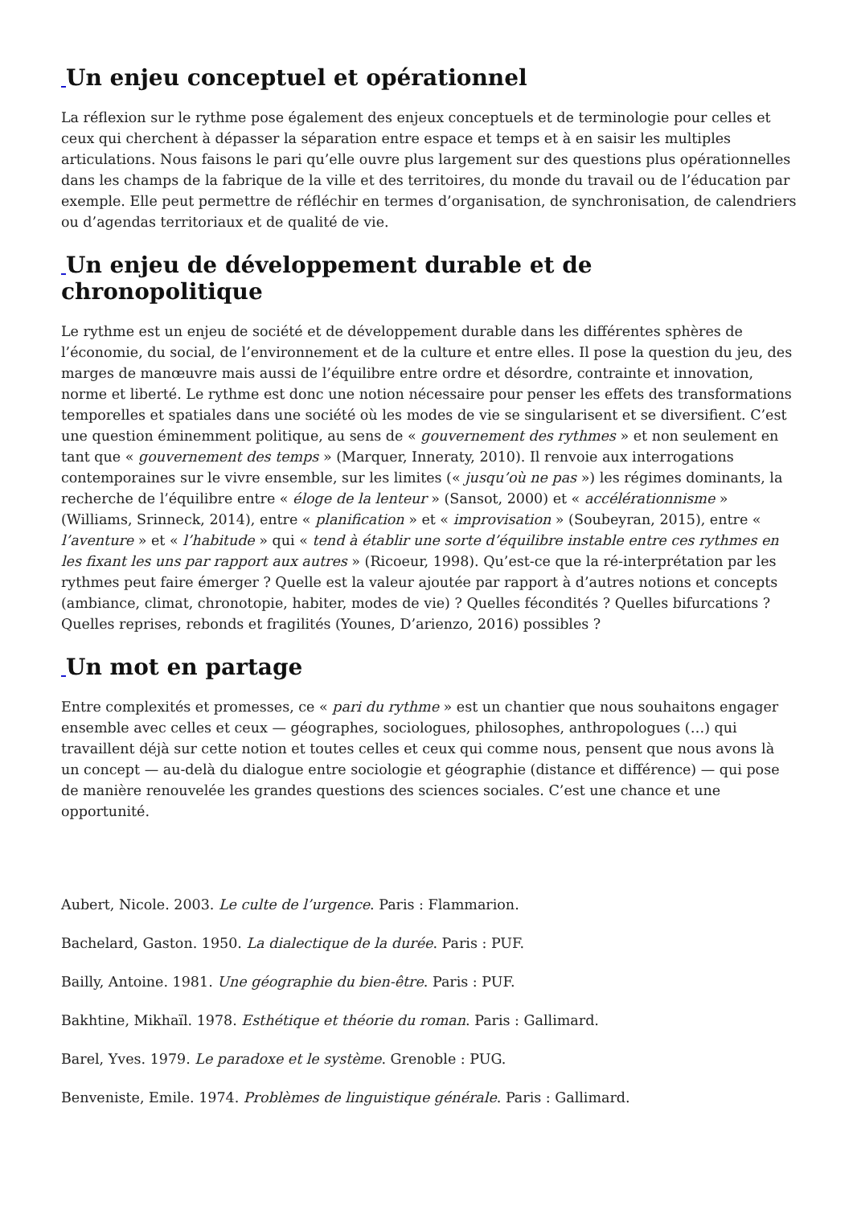_Un enjeu conceptuel et opérationnel
La réflexion sur le rythme pose également des enjeux conceptuels et de terminologie pour celles et ceux qui cherchent à dépasser la séparation entre espace et temps et à en saisir les multiples articulations. Nous faisons le pari qu’elle ouvre plus largement sur des questions plus opérationnelles dans les champs de la fabrique de la ville et des territoires, du monde du travail ou de l’éducation par exemple. Elle peut permettre de réfléchir en termes d’organisation, de synchronisation, de calendriers ou d’agendas territoriaux et de qualité de vie.
_Un enjeu de développement durable et de chronopolitique
Le rythme est un enjeu de société et de développement durable dans les différentes sphères de l’économie, du social, de l’environnement et de la culture et entre elles. Il pose la question du jeu, des marges de manœuvre mais aussi de l’équilibre entre ordre et désordre, contrainte et innovation, norme et liberté. Le rythme est donc une notion nécessaire pour penser les effets des transformations temporelles et spatiales dans une société où les modes de vie se singularisent et se diversifient. C’est une question éminemment politique, au sens de « gouvernement des rythmes » et non seulement en tant que « gouvernement des temps » (Marquer, Inneraty, 2010). Il renvoie aux interrogations contemporaines sur le vivre ensemble, sur les limites (« jusqu’où ne pas ») les régimes dominants, la recherche de l’équilibre entre « éloge de la lenteur » (Sansot, 2000) et « accélérationnisme » (Williams, Srinneck, 2014), entre « planification » et « improvisation » (Soubeyran, 2015), entre « l’aventure » et « l’habitude » qui « tend à établir une sorte d’équilibre instable entre ces rythmes en les fixant les uns par rapport aux autres » (Ricoeur, 1998). Qu’est-ce que la ré-interprétation par les rythmes peut faire émerger ? Quelle est la valeur ajoutée par rapport à d’autres notions et concepts (ambiance, climat, chronotopie, habiter, modes de vie) ? Quelles fécondités ? Quelles bifurcations ? Quelles reprises, rebonds et fragilités (Younes, D’arienzo, 2016) possibles ?
_Un mot en partage
Entre complexités et promesses, ce « pari du rythme » est un chantier que nous souhaitons engager ensemble avec celles et ceux — géographes, sociologues, philosophes, anthropologues (…) qui travaillent déjà sur cette notion et toutes celles et ceux qui comme nous, pensent que nous avons là un concept — au-delà du dialogue entre sociologie et géographie (distance et différence) — qui pose de manière renouvelée les grandes questions des sciences sociales. C’est une chance et une opportunité.
Aubert, Nicole. 2003. Le culte de l’urgence. Paris : Flammarion.
Bachelard, Gaston. 1950. La dialectique de la durée. Paris : PUF.
Bailly, Antoine. 1981. Une géographie du bien-être. Paris : PUF.
Bakhtine, Mikhaïl. 1978. Esthétique et théorie du roman. Paris : Gallimard.
Barel, Yves. 1979. Le paradoxe et le système. Grenoble : PUG.
Benveniste, Emile. 1974. Problèmes de linguistique générale. Paris : Gallimard.